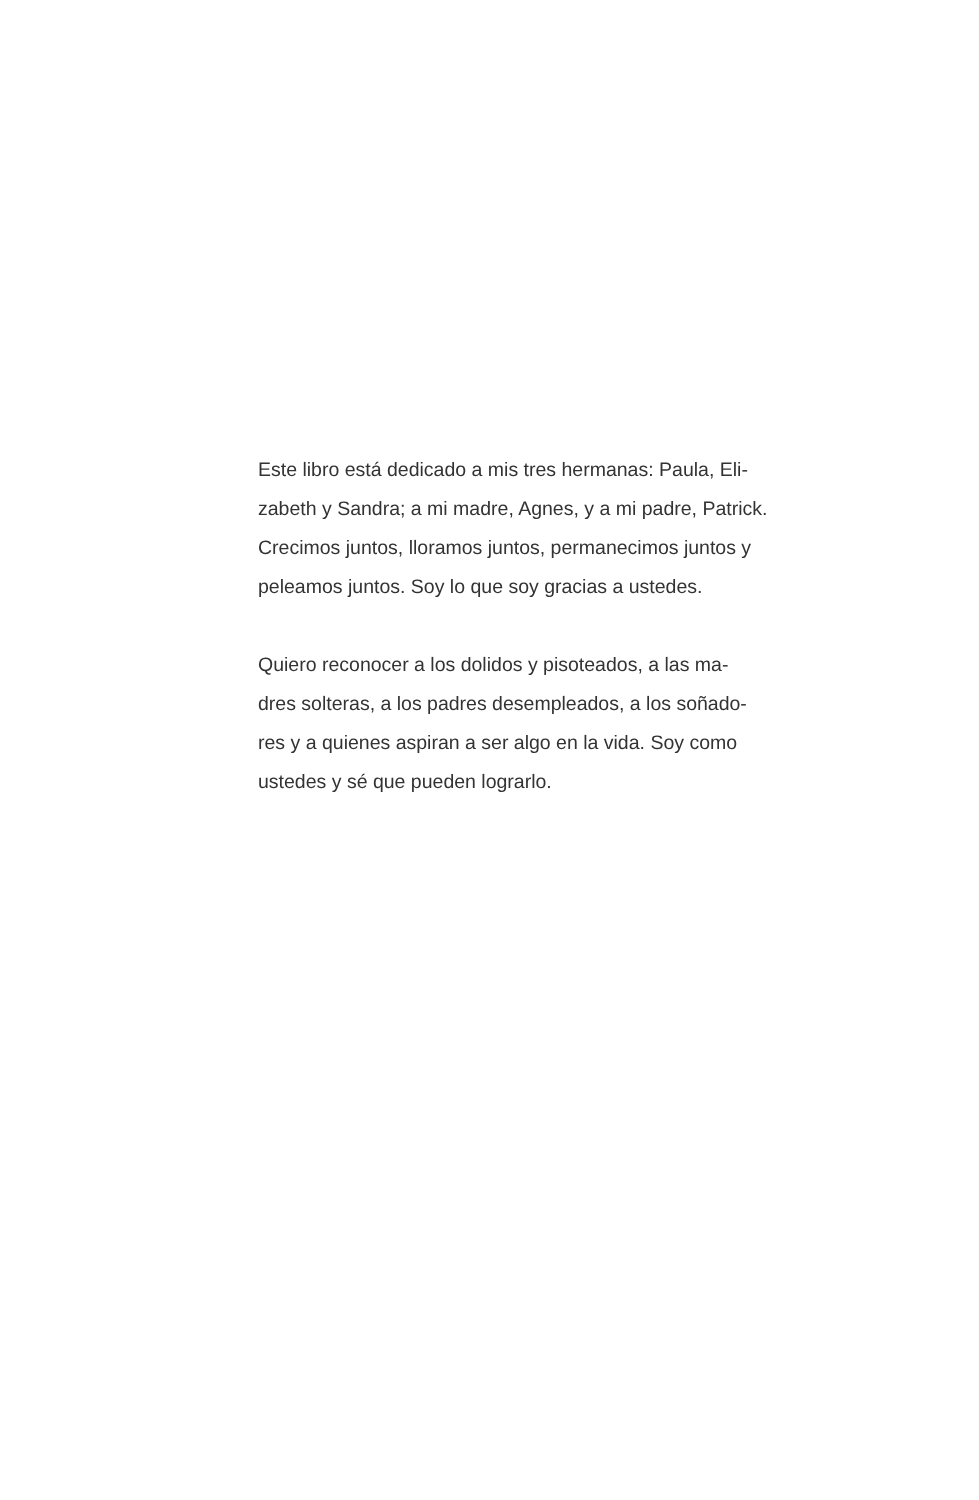Este libro está dedicado a mis tres hermanas: Paula, Eli-
zabeth y Sandra; a mi madre, Agnes, y a mi padre, Patrick.
Crecimos juntos, lloramos juntos, permanecimos juntos y
peleamos juntos. Soy lo que soy gracias a ustedes.
Quiero reconocer a los dolidos y pisoteados, a las ma-
dres solteras, a los padres desempleados, a los soñado-
res y a quienes aspiran a ser algo en la vida. Soy como
ustedes y sé que pueden lograrlo.